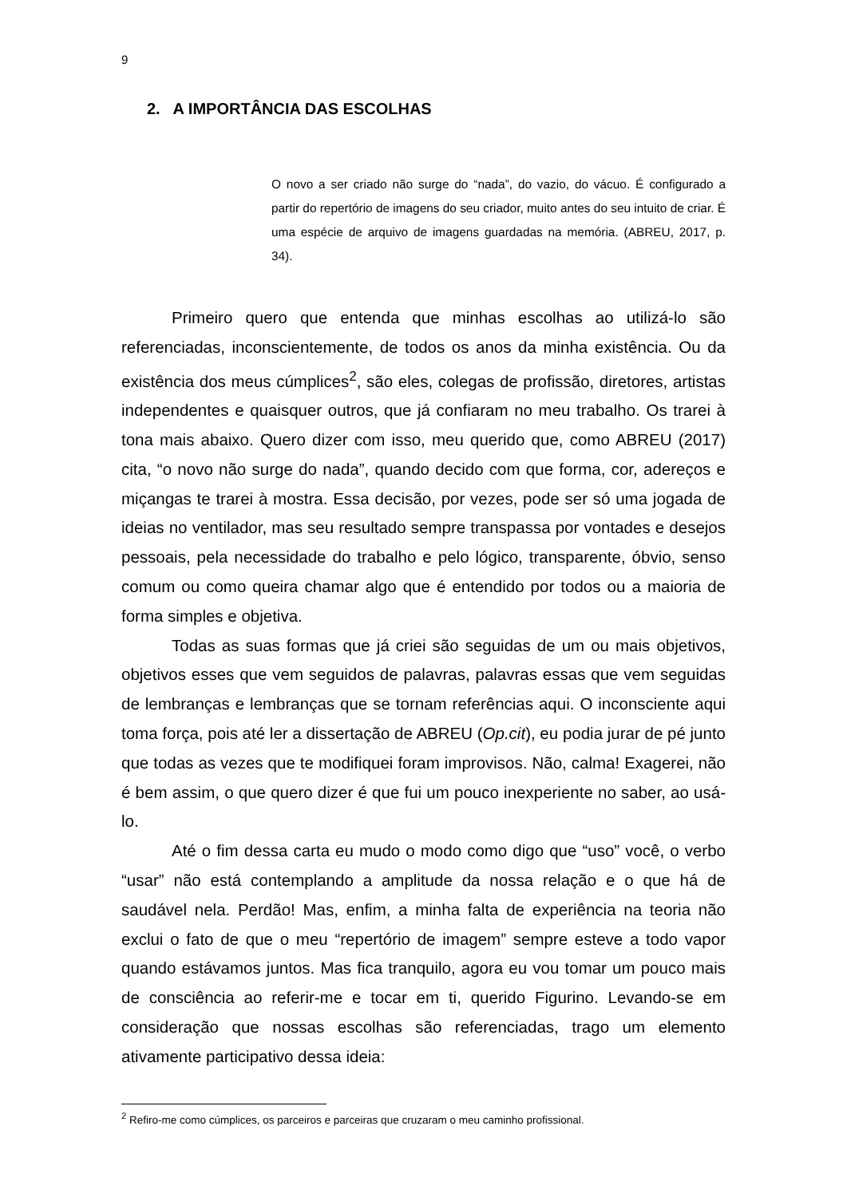9
2. A IMPORTÂNCIA DAS ESCOLHAS
O novo a ser criado não surge do “nada”, do vazio, do vácuo. É configurado a partir do repertório de imagens do seu criador, muito antes do seu intuito de criar. É uma espécie de arquivo de imagens guardadas na memória. (ABREU, 2017, p. 34).
Primeiro quero que entenda que minhas escolhas ao utilizá-lo são referenciadas, inconscientemente, de todos os anos da minha existência. Ou da existência dos meus cúmplices<sup>2</sup>, são eles, colegas de profissão, diretores, artistas independentes e quaisquer outros, que já confiaram no meu trabalho. Os trarei à tona mais abaixo. Quero dizer com isso, meu querido que, como ABREU (2017) cita, “o novo não surge do nada”, quando decido com que forma, cor, adereços e miçangas te trarei à mostra. Essa decisão, por vezes, pode ser só uma jogada de ideias no ventilador, mas seu resultado sempre transpassa por vontades e desejos pessoais, pela necessidade do trabalho e pelo lógico, transparente, óbvio, senso comum ou como queira chamar algo que é entendido por todos ou a maioria de forma simples e objetiva.
Todas as suas formas que já criei são seguidas de um ou mais objetivos, objetivos esses que vem seguidos de palavras, palavras essas que vem seguidas de lembranças e lembranças que se tornam referências aqui. O inconsciente aqui toma força, pois até ler a dissertação de ABREU (Op.cit), eu podia jurar de pé junto que todas as vezes que te modifiquei foram improvisos. Não, calma! Exagerei, não é bem assim, o que quero dizer é que fui um pouco inexperiente no saber, ao usá-lo.
Até o fim dessa carta eu mudo o modo como digo que “uso” você, o verbo “usar” não está contemplando a amplitude da nossa relação e o que há de saudável nela. Perdão! Mas, enfim, a minha falta de experiência na teoria não exclui o fato de que o meu “repertório de imagem” sempre esteve a todo vapor quando estávamos juntos. Mas fica tranquilo, agora eu vou tomar um pouco mais de consciência ao referir-me e tocar em ti, querido Figurino. Levando-se em consideração que nossas escolhas são referenciadas, trago um elemento ativamente participativo dessa ideia:
<sup>2</sup> Refiro-me como cúmplices, os parceiros e parceiras que cruzaram o meu caminho profissional.